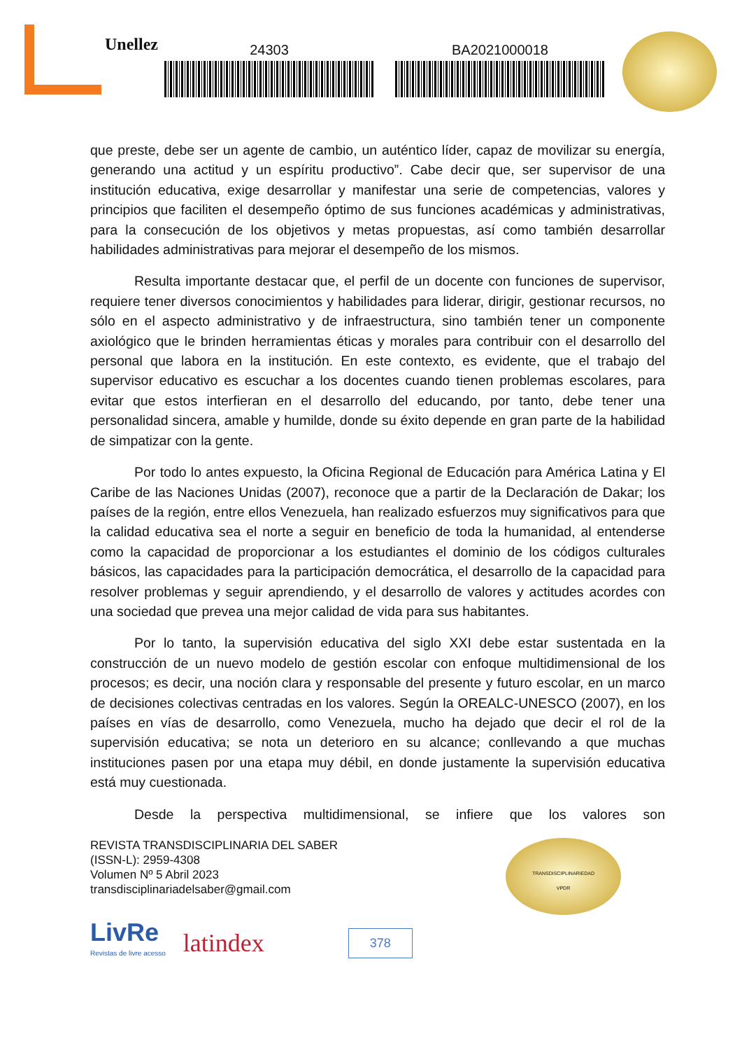Unellez
24303 BA2021000018
que preste, debe ser un agente de cambio, un auténtico líder, capaz de movilizar su energía, generando una actitud y un espíritu productivo”. Cabe decir que, ser supervisor de una institución educativa, exige desarrollar y manifestar una serie de competencias, valores y principios que faciliten el desempeño óptimo de sus funciones académicas y administrativas, para la consecución de los objetivos y metas propuestas, así como también desarrollar habilidades administrativas para mejorar el desempeño de los mismos.
Resulta importante destacar que, el perfil de un docente con funciones de supervisor, requiere tener diversos conocimientos y habilidades para liderar, dirigir, gestionar recursos, no sólo en el aspecto administrativo y de infraestructura, sino también tener un componente axiológico que le brinden herramientas éticas y morales para contribuir con el desarrollo del personal que labora en la institución. En este contexto, es evidente, que el trabajo del supervisor educativo es escuchar a los docentes cuando tienen problemas escolares, para evitar que estos interfieran en el desarrollo del educando, por tanto, debe tener una personalidad sincera, amable y humilde, donde su éxito depende en gran parte de la habilidad de simpatizar con la gente.
Por todo lo antes expuesto, la Oficina Regional de Educación para América Latina y El Caribe de las Naciones Unidas (2007), reconoce que a partir de la Declaración de Dakar; los países de la región, entre ellos Venezuela, han realizado esfuerzos muy significativos para que la calidad educativa sea el norte a seguir en beneficio de toda la humanidad, al entenderse como la capacidad de proporcionar a los estudiantes el dominio de los códigos culturales básicos, las capacidades para la participación democrática, el desarrollo de la capacidad para resolver problemas y seguir aprendiendo, y el desarrollo de valores y actitudes acordes con una sociedad que prevea una mejor calidad de vida para sus habitantes.
Por lo tanto, la supervisión educativa del siglo XXI debe estar sustentada en la construcción de un nuevo modelo de gestión escolar con enfoque multidimensional de los procesos; es decir, una noción clara y responsable del presente y futuro escolar, en un marco de decisiones colectivas centradas en los valores. Según la OREALC-UNESCO (2007), en los países en vías de desarrollo, como Venezuela, mucho ha dejado que decir el rol de la supervisión educativa; se nota un deterioro en su alcance; conllevando a que muchas instituciones pasen por una etapa muy débil, en donde justamente la supervisión educativa está muy cuestionada.
Desde la perspectiva multidimensional, se infiere que los valores son
REVISTA TRANSDISCIPLINARIA DEL SABER
(ISSN-L): 2959-4308
Volumen Nº 5 Abril 2023
transdisciplinariadelsaber@gmail.com
TRANSDISCIPLINARIEDAD
VPDR
LivRe
Revistas de livre acesso
latindex
378